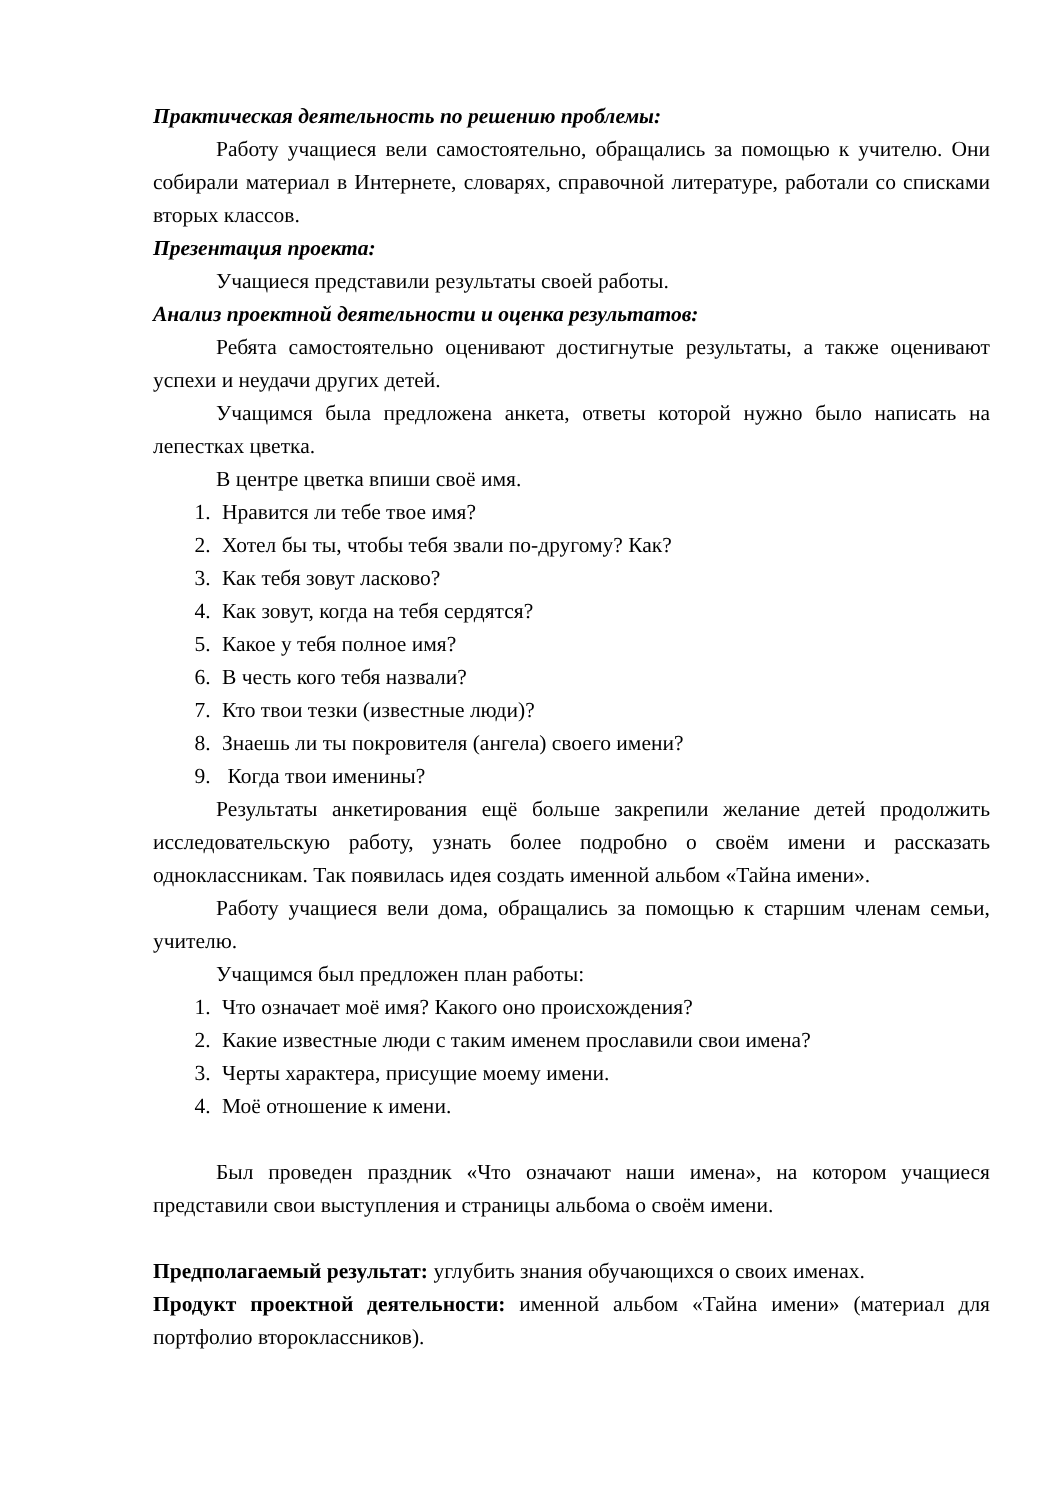Практическая деятельность по решению проблемы:
Работу учащиеся вели самостоятельно, обращались за помощью к учителю. Они собирали материал в Интернете, словарях, справочной литературе, работали со списками вторых классов.
Презентация проекта:
Учащиеся представили результаты своей работы.
Анализ проектной деятельности и оценка результатов:
Ребята самостоятельно оценивают достигнутые результаты, а также оценивают успехи и неудачи других детей.
Учащимся была предложена анкета, ответы которой нужно было написать на лепестках цветка.
В центре цветка впиши своё имя.
1. Нравится ли тебе твое имя?
2. Хотел бы ты, чтобы тебя звали по-другому? Как?
3. Как тебя зовут ласково?
4. Как зовут, когда на тебя сердятся?
5. Какое у тебя полное имя?
6. В честь кого тебя назвали?
7. Кто твои тезки (известные люди)?
8. Знаешь ли ты покровителя (ангела) своего имени?
9. Когда твои именины?
Результаты анкетирования ещё больше закрепили желание детей продолжить исследовательскую работу, узнать более подробно о своём имени и рассказать одноклассникам. Так появилась идея создать именной альбом «Тайна имени».
Работу учащиеся вели дома, обращались за помощью к старшим членам семьи, учителю.
Учащимся был предложен план работы:
1. Что означает моё имя? Какого оно происхождения?
2. Какие известные люди с таким именем прославили свои имена?
3. Черты характера, присущие моему имени.
4. Моё отношение к имени.
Был проведен праздник «Что означают наши имена», на котором учащиеся представили свои выступления и страницы альбома о своём имени.
Предполагаемый результат: углубить знания обучающихся о своих именах.
Продукт проектной деятельности: именной альбом «Тайна имени» (материал для портфолио второклассников).